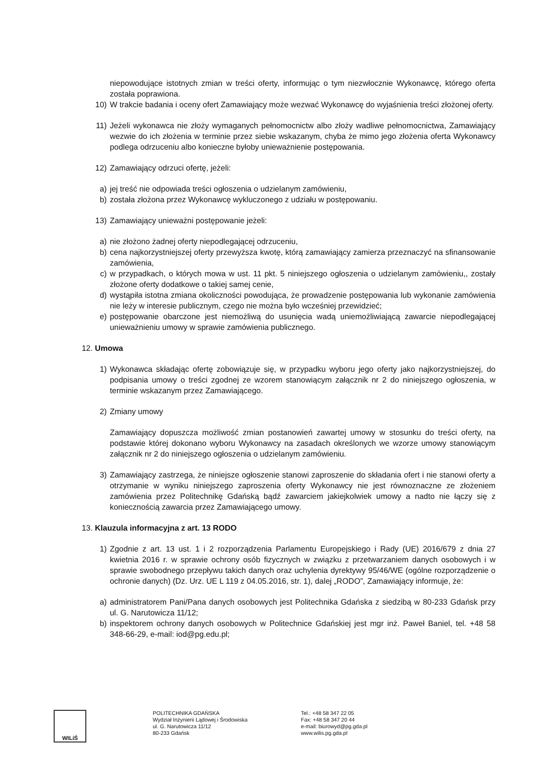niepowodujące istotnych zmian w treści oferty, informując o tym niezwłocznie Wykonawcę, którego oferta została poprawiona.
10) W trakcie badania i oceny ofert Zamawiający może wezwać Wykonawcę do wyjaśnienia treści złożonej oferty.
11) Jeżeli wykonawca nie złoży wymaganych pełnomocnictw albo złoży wadliwe pełnomocnictwa, Zamawiający wezwie do ich złożenia w terminie przez siebie wskazanym, chyba że mimo jego złożenia oferta Wykonawcy podlega odrzuceniu albo konieczne byłoby unieważnienie postępowania.
12) Zamawiający odrzuci ofertę, jeżeli:
a) jej treść nie odpowiada treści ogłoszenia o udzielanym zamówieniu,
b) została złożona przez Wykonawcę wykluczonego z udziału w postępowaniu.
13) Zamawiający unieważni postępowanie jeżeli:
a) nie złożono żadnej oferty niepodlegającej odrzuceniu,
b) cena najkorzystniejszej oferty przewyższa kwotę, którą zamawiający zamierza przeznaczyć na sfinansowanie zamówienia,
c) w przypadkach, o których mowa w ust. 11 pkt. 5 niniejszego ogłoszenia o udzielanym zamówieniu,, zostały złożone oferty dodatkowe o takiej samej cenie,
d) wystąpiła istotna zmiana okoliczności powodująca, że prowadzenie postępowania lub wykonanie zamówienia nie leży w interesie publicznym, czego nie można było wcześniej przewidzieć;
e) postępowanie obarczone jest niemożliwą do usunięcia wadą uniemożliwiającą zawarcie niepodlegającej unieważnieniu umowy w sprawie zamówienia publicznego.
12. Umowa
1) Wykonawca składając ofertę zobowiązuje się, w przypadku wyboru jego oferty jako najkorzystniejszej, do podpisania umowy o treści zgodnej ze wzorem stanowiącym załącznik nr 2 do niniejszego ogłoszenia, w terminie wskazanym przez Zamawiającego.
2) Zmiany umowy
Zamawiający dopuszcza możliwość zmian postanowień zawartej umowy w stosunku do treści oferty, na podstawie której dokonano wyboru Wykonawcy na zasadach określonych we wzorze umowy stanowiącym załącznik nr 2 do niniejszego ogłoszenia o udzielanym zamówieniu.
3) Zamawiający zastrzega, że niniejsze ogłoszenie stanowi zaproszenie do składania ofert i nie stanowi oferty a otrzymanie w wyniku niniejszego zaproszenia oferty Wykonawcy nie jest równoznaczne ze złożeniem zamówienia przez Politechnikę Gdańską bądź zawarciem jakiejkolwiek umowy a nadto nie łączy się z koniecznością zawarcia przez Zamawiającego umowy.
13. Klauzula informacyjna z art. 13 RODO
1) Zgodnie z art. 13 ust. 1 i 2 rozporządzenia Parlamentu Europejskiego i Rady (UE) 2016/679 z dnia 27 kwietnia 2016 r. w sprawie ochrony osób fizycznych w związku z przetwarzaniem danych osobowych i w sprawie swobodnego przepływu takich danych oraz uchylenia dyrektywy 95/46/WE (ogólne rozporządzenie o ochronie danych) (Dz. Urz. UE L 119 z 04.05.2016, str. 1), dalej „RODO”, Zamawiający informuje, że:
a) administratorem Pani/Pana danych osobowych jest Politechnika Gdańska z siedzibą w 80-233 Gdańsk przy ul. G. Narutowicza 11/12;
b) inspektorem ochrony danych osobowych w Politechnice Gdańskiej jest mgr inż. Paweł Baniel, tel. +48 58 348-66-29, e-mail: iod@pg.edu.pl;
WILiŚ
POLITECHNIKA GDAŃSKA
Wydział Inżynierii Lądowej i Środowiska
ul. G. Narutowicza 11/12
80-233 Gdańsk
Tel.: +48 58 347 22 05
Fax: +48 58 347 20 44
e-mail: biurowyd@pg.gda.pl
www.wilis.pg.gda.pl